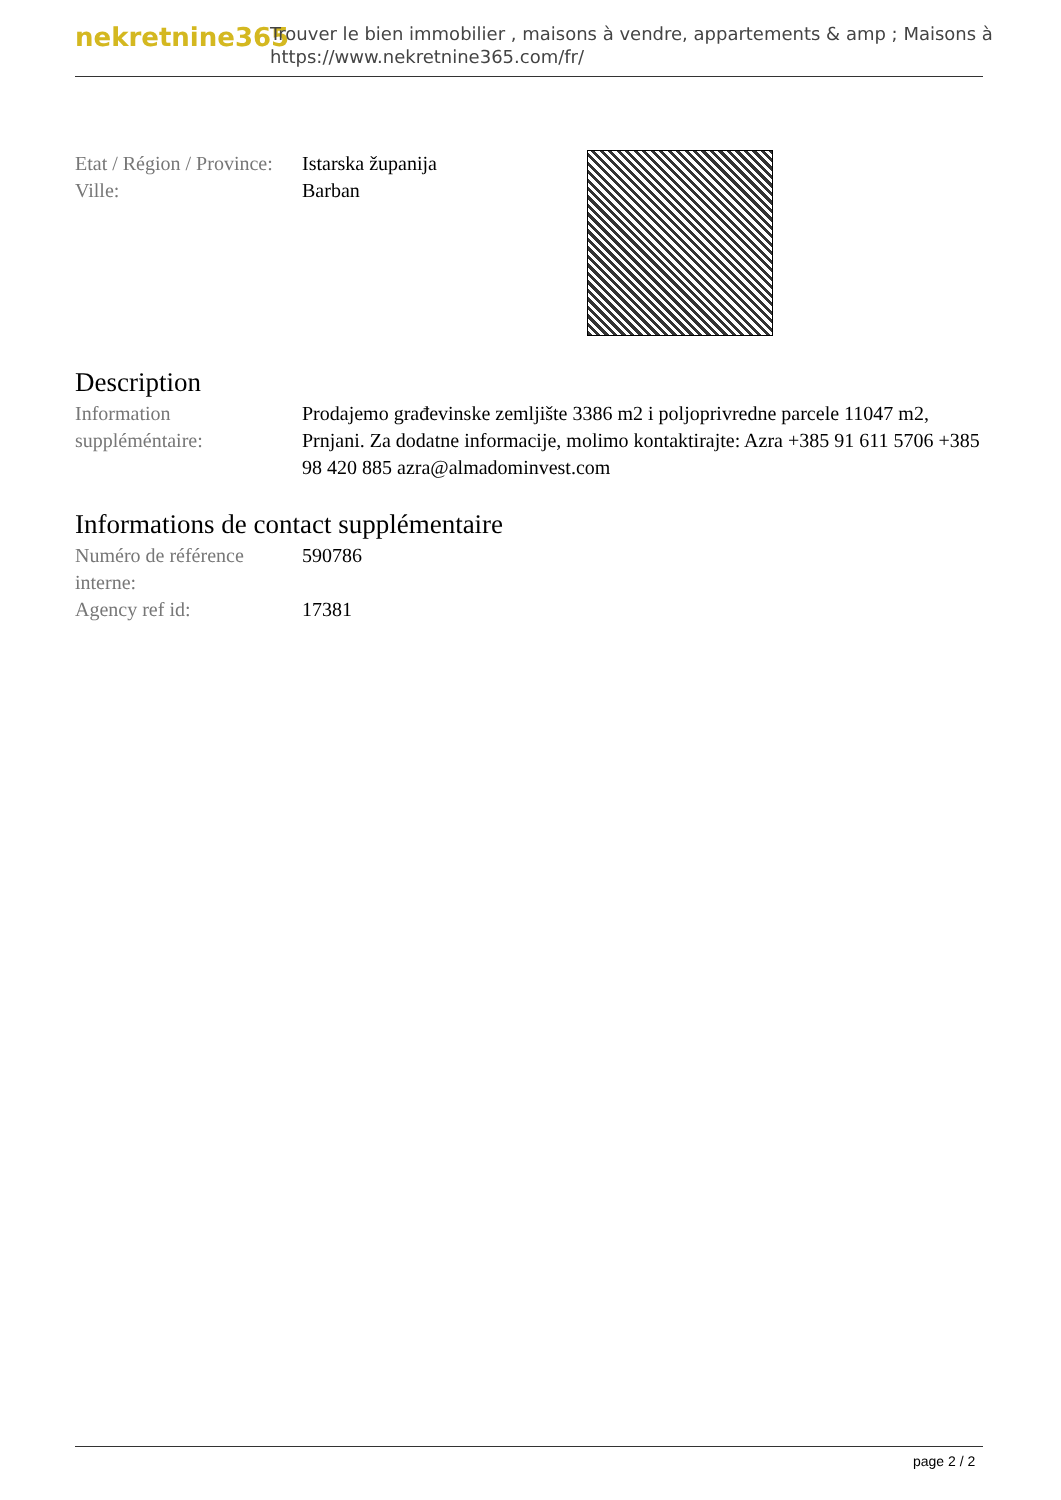nekretnine365
Trouver le bien immobilier , maisons à vendre, appartements & amp ; Maisons à
https://www.nekretnine365.com/fr/
| Etat / Région / Province: | Istarska županija |
| Ville: | Barban |
Description
| Information suppléméntaire: | Prodajemo građevinske zemljište 3386 m2 i poljoprivredne parcele 11047 m2, Prnjani. Za dodatne informacije, molimo kontaktirajte: Azra +385 91 611 5706 +385 98 420 885 azra@almadominvest.com |
Informations de contact supplémentaire
| Numéro de référence interne: | 590786 |
| Agency ref id: | 17381 |
page 2 / 2